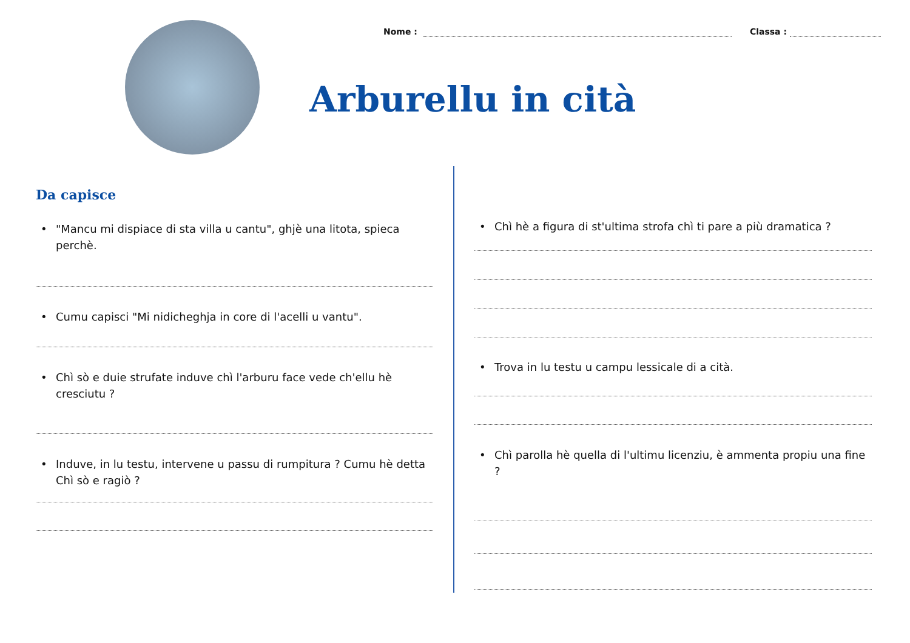Nome : Classa :
Arburellu in cità
Da capisce
"Mancu mi dispiace di sta villa u cantu", ghjè una litota, spieca perchè.
Cumu capisci "Mi nidicheghja in core di l'acelli u vantu".
Chì sò e duie strufate induve chì l'arburu face vede ch'ellu hè cresciutu ?
Induve, in lu testu, intervene u passu di rumpitura ? Cumu hè detta Chì sò e ragiò ?
Chì hè a figura di st'ultima strofa chì ti pare a più dramatica ?
Trova in lu testu u campu lessicale di a cità.
Chì parolla hè quella di l'ultimu licenziu, è ammenta propiu una fine ?